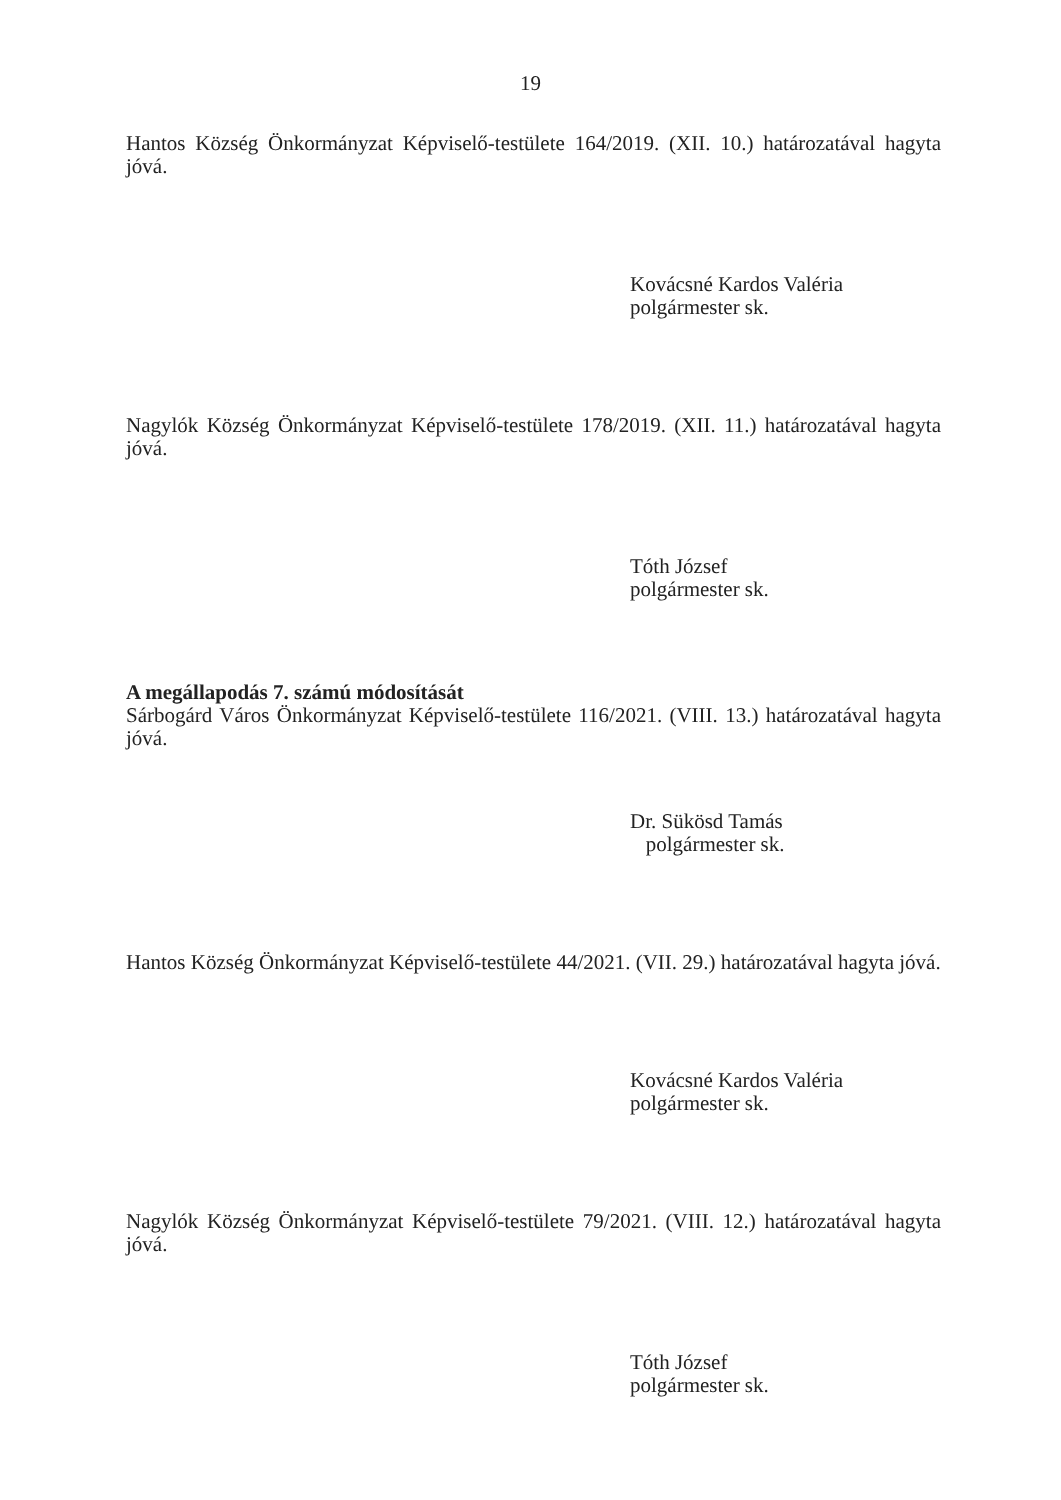19
Hantos Község Önkormányzat Képviselő-testülete 164/2019. (XII. 10.) határozatával hagyta jóvá.
Kovácsné Kardos Valéria
polgármester sk.
Nagylók Község Önkormányzat Képviselő-testülete 178/2019. (XII. 11.) határozatával hagyta jóvá.
Tóth József
polgármester sk.
A megállapodás 7. számú módosítását
Sárbogárd Város Önkormányzat Képviselő-testülete 116/2021. (VIII. 13.) határozatával hagyta jóvá.
Dr. Sükösd Tamás
polgármester sk.
Hantos Község Önkormányzat Képviselő-testülete 44/2021. (VII. 29.) határozatával hagyta jóvá.
Kovácsné Kardos Valéria
polgármester sk.
Nagylók Község Önkormányzat Képviselő-testülete 79/2021. (VIII. 12.) határozatával hagyta jóvá.
Tóth József
polgármester sk.